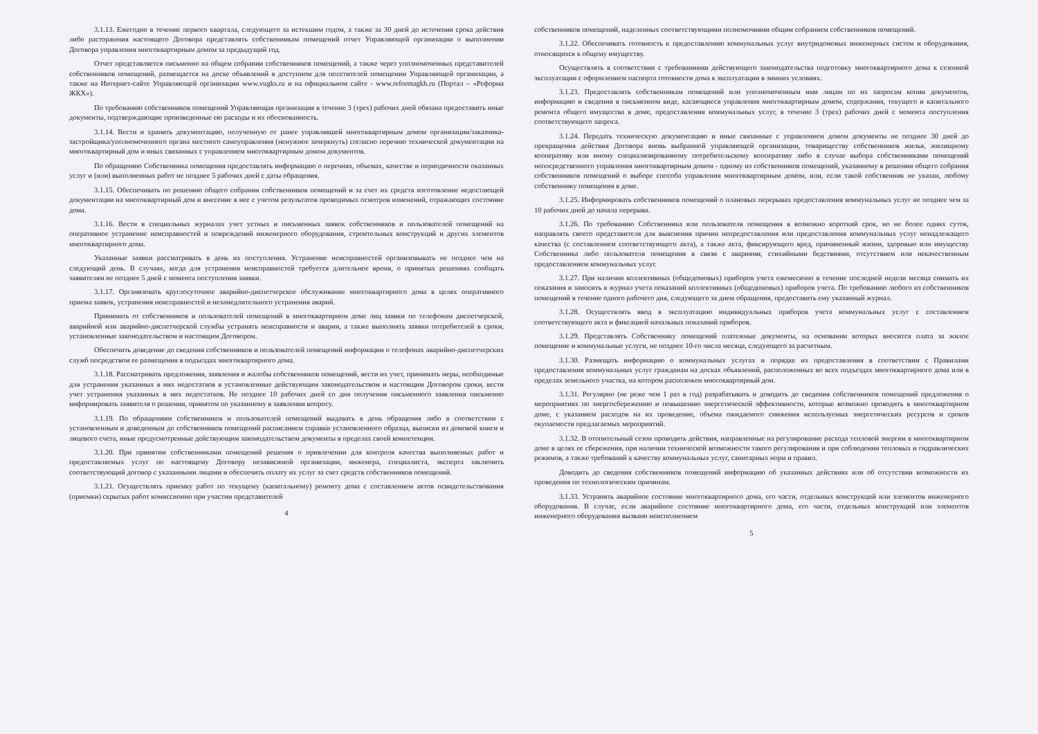3.1.13. Ежегодно в течение первого квартала, следующего за истекшим годом, а также за 30 дней до истечения срока действия либо расторжения настоящего Договора представлять собственникам помещений отчет Управляющей организации о выполнении Договора управления многоквартирным домом за предыдущий год.
Отчет представляется письменно на общем собрании собственников помещений, а также через уполномоченных представителей собственников помещений, размещается на доске объявлений в доступном для посетителей помещении Управляющей организации, а также на Интернет-сайте Управляющей организации www.vugks.ru и на официальном сайте - www.reformagkh.ru (Портал – «Реформа ЖКХ»).
По требованию собственников помещений Управляющая организация в течение 3 (трех) рабочих дней обязана предоставить иные документы, подтверждающие произведенные ею расходы и их обоснованность.
3.1.14. Вести и хранить документацию, полученную от ранее управлявшей многоквартирным домом организации/заказчика-застройщика/уполномоченного органа местного самоуправления (ненужное зачеркнуть) согласно перечню технической документации на многоквартирный дом и иных связанных с управлением многоквартирным домом документов.
По обращению Собственника помещения предоставлять информацию о перечнях, объемах, качестве и периодичности оказанных услуг и (или) выполненных работ не позднее 5 рабочих дней с даты обращения.
3.1.15. Обеспечивать по решению общего собрания собственников помещений и за счет их средств изготовление недостающей документации на многоквартирный дом и внесение в нее с учетом результатов проводимых осмотров изменений, отражающих состояние дома.
3.1.16. Вести в специальных журналах учет устных и письменных заявок собственников и пользователей помещений на оперативное устранение неисправностей и повреждений инженерного оборудования, строительных конструкций и других элементов многоквартирного дома.
Указанные заявки рассматривать в день их поступления. Устранение неисправностей организовывать не позднее чем на следующий день. В случаях, когда для устранения неисправностей требуется длительное время, о принятых решениях сообщать заявителям не позднее 5 дней с момента поступления заявки.
3.1.17. Организовать круглосуточное аварийно-диспетчерское обслуживание многоквартирного дома в целях оперативного приема заявок, устранения неисправностей и незамедлительного устранения аварий.
Принимать от собственников и пользователей помещений в многоквартирном доме лиц заявки по телефонам диспетчерской, аварийной или аварийно-диспетчерской службы устранять неисправности и аварии, а также выполнять заявки потребителей в сроки, установленные законодательством и настоящим Договором.
Обеспечить доведение до сведения собственников и пользователей помещений информации о телефонах аварийно-диспетчерских служб посредством ее размещения в подъездах многоквартирного дома.
3.1.18. Рассматривать предложения, заявления и жалобы собственников помещений, вести их учет, принимать меры, необходимые для устранения указанных в них недостатков в установленные действующим законодательством и настоящим Договором сроки, вести учет устранения указанных в них недостатков. Не позднее 10 рабочих дней со дня получения письменного заявления письменно информировать заявителя о решении, принятом по указанному в заявлении вопросу.
3.1.19. По обращениям собственников и пользователей помещений выдавать в день обращения либо в соответствии с установленным и доведенным до собственников помещений расписанием справки установленного образца, выписки из домовой книги и лицевого счета, иные предусмотренные действующим законодательством документы в пределах своей компетенции.
3.1.20. При принятии собственниками помещений решения о привлечении для контроля качества выполняемых работ и предоставляемых услуг по настоящему Договору независимой организации, инженера, специалиста, эксперта заключить соответствующий договор с указанными лицами и обеспечить оплату их услуг за счет средств собственников помещений.
3.1.21. Осуществлять приемку работ по текущему (капитальному) ремонту дома с составлением актов освидетельствования (приемки) скрытых работ комиссионно при участии представителей
4
собственников помещений, наделенных соответствующими полномочиями общим собранием собственников помещений.
3.1.22. Обеспечивать готовность к предоставлению коммунальных услуг внутридомовых инженерных систем и оборудования, относящихся к общему имуществу.
Осуществлять в соответствии с требованиями действующего законодательства подготовку многоквартирного дома к сезонной эксплуатации с оформлением паспорта готовности дома к эксплуатации в зимних условиях.
3.1.23. Предоставлять собственникам помещений или уполномоченным ими лицам по их запросам копии документов, информацию и сведения в письменном виде, касающиеся управления многоквартирным домом, содержания, текущего и капитального ремонта общего имущества в доме, предоставления коммунальных услуг, в течение 3 (трех) рабочих дней с момента поступления соответствующего запроса.
3.1.24. Передать техническую документацию и иные связанные с управлением домом документы не позднее 30 дней до прекращения действия Договора вновь выбранной управляющей организации, товариществу собственников жилья, жилищному кооперативу или иному специализированному потребительскому кооперативу либо в случае выбора собственниками помещений непосредственного управления многоквартирным домом - одному из собственников помещений, указанному в решении общего собрания собственников помещений о выборе способа управления многоквартирным домом, или, если такой собственник не указан, любому собственнику помещения в доме.
3.1.25. Информировать собственников помещений о плановых перерывах предоставления коммунальных услуг не позднее чем за 10 рабочих дней до начала перерыва.
3.1.26. По требованию Собственника или пользователя помещения в возможно короткий срок, но не более одних суток, направлять своего представителя для выяснения причин непредоставления или предоставления коммунальных услуг ненадлежащего качества (с составлением соответствующего акта), а также акта, фиксирующего вред, причиненный жизни, здоровью или имуществу Собственника либо пользователя помещения в связи с авариями, стихийными бедствиями, отсутствием или некачественным предоставлением коммунальных услуг.
3.1.27. При наличии коллективных (общедомовых) приборов учета ежемесячно в течение последней недели месяца снимать их показания и заносить в журнал учета показаний коллективных (общедомовых) приборов учета. По требованию любого из собственников помещений в течение одного рабочего дня, следующего за днем обращения, предоставить ему указанный журнал.
3.1.28. Осуществлять ввод в эксплуатацию индивидуальных приборов учета коммунальных услуг с составлением соответствующего акта и фиксацией начальных показаний приборов.
3.1.29. Представлять Собственнику помещений платежные документы, на основании которых вносится плата за жилое помещение и коммунальные услуги, не позднее 10-го числа месяца, следующего за расчетным.
3.1.30. Размещать информацию о коммунальных услугах и порядке их предоставления в соответствии с Правилами предоставления коммунальных услуг гражданам на досках объявлений, расположенных во всех подъездах многоквартирного дома или в пределах земельного участка, на котором расположен многоквартирный дом.
3.1.31. Регулярно (не реже чем 1 раз в год) разрабатывать и доводить до сведения собственников помещений предложения о мероприятиях по энергосбережению и повышению энергетической эффективности, которые возможно проводить в многоквартирном доме, с указанием расходов на их проведение, объема ожидаемого снижения используемых энергетических ресурсов и сроков окупаемости предлагаемых мероприятий.
3.1.32. В отопительный сезон проводить действия, направленные на регулирование расхода тепловой энергии в многоквартирном доме в целях ее сбережения, при наличии технической возможности такого регулирования и при соблюдении тепловых и гидравлических режимов, а также требований к качеству коммунальных услуг, санитарных норм и правил.
Доводить до сведения собственников помещений информацию об указанных действиях или об отсутствии возможности их проведения по технологическим причинам.
3.1.33. Устранять аварийное состояние многоквартирного дома, его части, отдельных конструкций или элементов инженерного оборудования. В случае, если аварийное состояние многоквартирного дома, его части, отдельных конструкций или элементов инженерного оборудования вызвано неисполнением
5